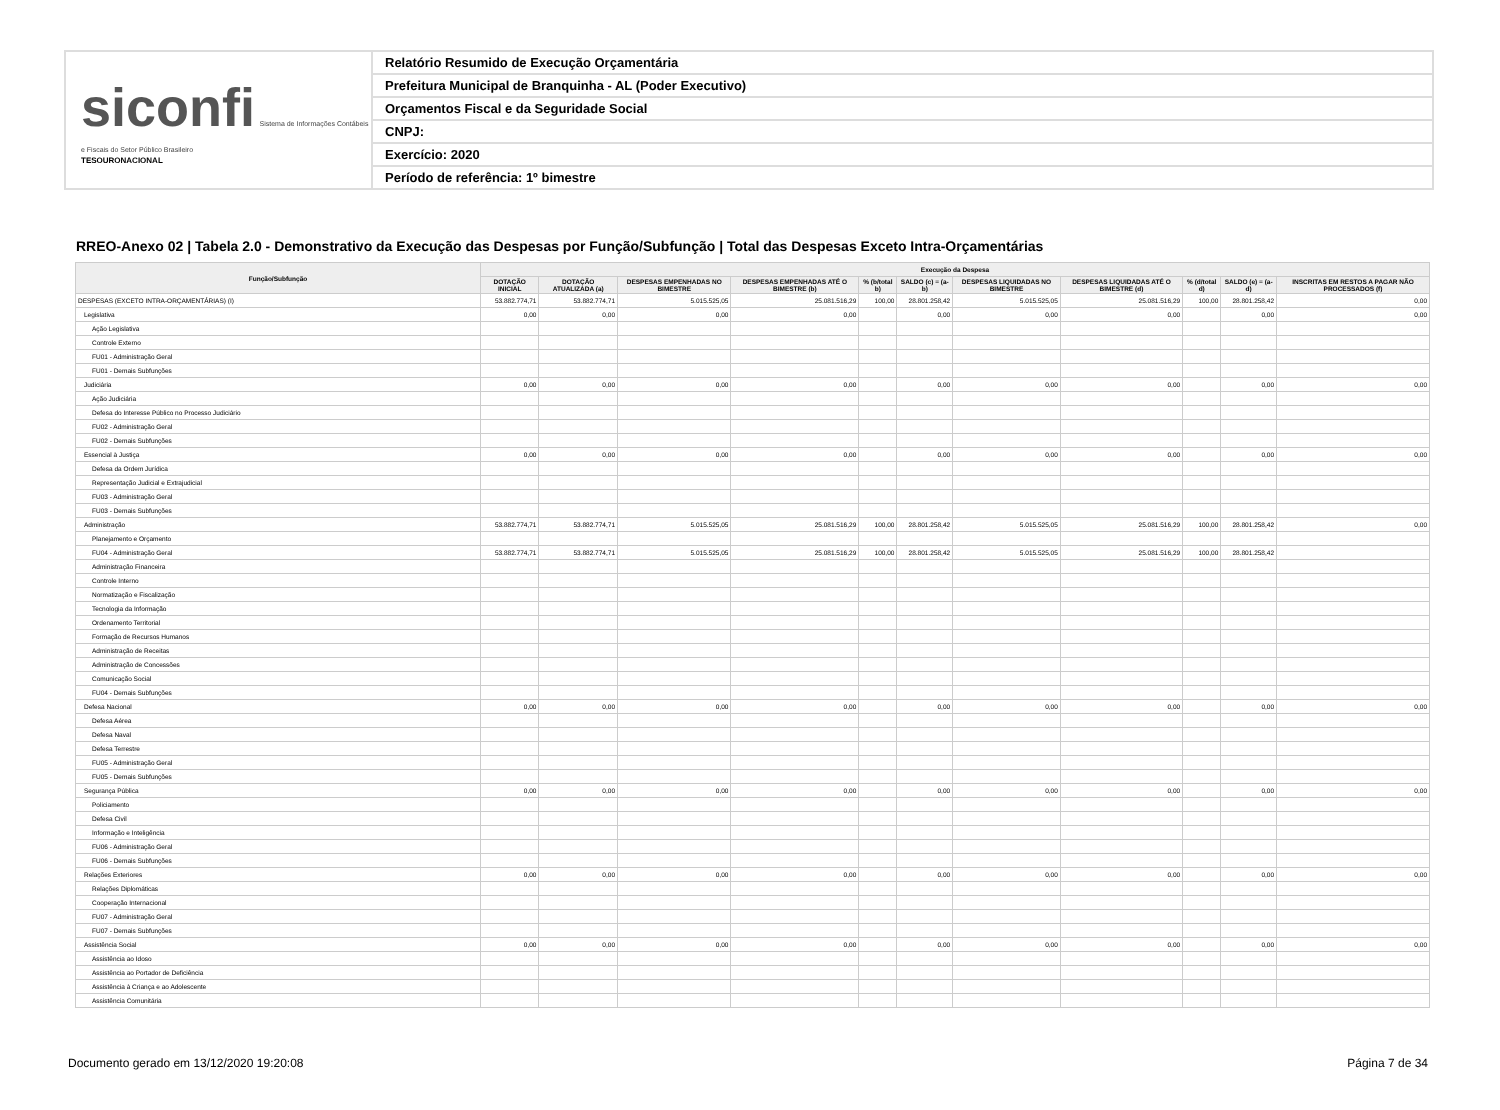siconfi Sistema de Informações Contábeis e Fiscais do Setor Público Brasileiro
TESOURONACIONAL
Relatório Resumido de Execução Orçamentária
Prefeitura Municipal de Branquinha - AL (Poder Executivo)
Orçamentos Fiscal e da Seguridade Social
CNPJ:
Exercício: 2020
Período de referência: 1º bimestre
RREO-Anexo 02 | Tabela 2.0 - Demonstrativo da Execução das Despesas por Função/Subfunção | Total das Despesas Exceto Intra-Orçamentárias
| Função/Subfunção | Execução da Despesa | | | | | | | | | | |
| --- | --- | --- | --- | --- | --- | --- | --- | --- | --- | --- | --- |
| | DOTAÇÃO INICIAL | DOTAÇÃO ATUALIZADA (a) | DESPESAS EMPENHADAS NO BIMESTRE | DESPESAS EMPENHADAS ATÉ O BIMESTRE (b) | % (b/total b) | SALDO (c) = (a-b) | DESPESAS LIQUIDADAS NO BIMESTRE | DESPESAS LIQUIDADAS ATÉ O BIMESTRE (d) | % (d/total d) | SALDO (e) = (a-d) | INSCRITAS EM RESTOS A PAGAR NÃO PROCESSADOS (f) |
| DESPESAS (EXCETO INTRA-ORÇAMENTÁRIAS) (I) | 53.882.774,71 | 53.882.774,71 | 5.015.525,05 | 25.081.516,29 | 100,00 | 28.801.258,42 | 5.015.525,05 | 25.081.516,29 | 100,00 | 28.801.258,42 | 0,00 |
| Legislativa | 0,00 | 0,00 | 0,00 | 0,00 | | 0,00 | 0,00 | 0,00 | | 0,00 | 0,00 |
| Ação Legislativa | | | | | | | | | | | |
| Controle Externo | | | | | | | | | | | |
| FU01 - Administração Geral | | | | | | | | | | | |
| FU01 - Demais Subfunções | | | | | | | | | | | |
| Judiciária | 0,00 | 0,00 | 0,00 | 0,00 | | 0,00 | 0,00 | 0,00 | | 0,00 | 0,00 |
| Ação Judiciária | | | | | | | | | | | |
| Defesa do Interesse Público no Processo Judiciário | | | | | | | | | | | |
| FU02 - Administração Geral | | | | | | | | | | | |
| FU02 - Demais Subfunções | | | | | | | | | | | |
| Essencial à Justiça | 0,00 | 0,00 | 0,00 | 0,00 | | 0,00 | 0,00 | 0,00 | | 0,00 | 0,00 |
| Defesa da Ordem Jurídica | | | | | | | | | | | |
| Representação Judicial e Extrajudicial | | | | | | | | | | | |
| FU03 - Administração Geral | | | | | | | | | | | |
| FU03 - Demais Subfunções | | | | | | | | | | | |
| Administração | 53.882.774,71 | 53.882.774,71 | 5.015.525,05 | 25.081.516,29 | 100,00 | 28.801.258,42 | 5.015.525,05 | 25.081.516,29 | 100,00 | 28.801.258,42 | 0,00 |
| Planejamento e Orçamento | | | | | | | | | | | |
| FU04 - Administração Geral | 53.882.774,71 | 53.882.774,71 | 5.015.525,05 | 25.081.516,29 | 100,00 | 28.801.258,42 | 5.015.525,05 | 25.081.516,29 | 100,00 | 28.801.258,42 | |
| Administração Financeira | | | | | | | | | | | |
| Controle Interno | | | | | | | | | | | |
| Normatização e Fiscalização | | | | | | | | | | | |
| Tecnologia da Informação | | | | | | | | | | | |
| Ordenamento Territorial | | | | | | | | | | | |
| Formação de Recursos Humanos | | | | | | | | | | | |
| Administração de Receitas | | | | | | | | | | | |
| Administração de Concessões | | | | | | | | | | | |
| Comunicação Social | | | | | | | | | | | |
| FU04 - Demais Subfunções | | | | | | | | | | | |
| Defesa Nacional | 0,00 | 0,00 | 0,00 | 0,00 | | 0,00 | 0,00 | 0,00 | | 0,00 | 0,00 |
| Defesa Aérea | | | | | | | | | | | |
| Defesa Naval | | | | | | | | | | | |
| Defesa Terrestre | | | | | | | | | | | |
| FU05 - Administração Geral | | | | | | | | | | | |
| FU05 - Demais Subfunções | | | | | | | | | | | |
| Segurança Pública | 0,00 | 0,00 | 0,00 | 0,00 | | 0,00 | 0,00 | 0,00 | | 0,00 | 0,00 |
| Policiamento | | | | | | | | | | | |
| Defesa Civil | | | | | | | | | | | |
| Informação e Inteligência | | | | | | | | | | | |
| FU06 - Administração Geral | | | | | | | | | | | |
| FU06 - Demais Subfunções | | | | | | | | | | | |
| Relações Exteriores | 0,00 | 0,00 | 0,00 | 0,00 | | 0,00 | 0,00 | 0,00 | | 0,00 | 0,00 |
| Relações Diplomáticas | | | | | | | | | | | |
| Cooperação Internacional | | | | | | | | | | | |
| FU07 - Administração Geral | | | | | | | | | | | |
| FU07 - Demais Subfunções | | | | | | | | | | | |
| Assistência Social | 0,00 | 0,00 | 0,00 | 0,00 | | 0,00 | 0,00 | 0,00 | | 0,00 | 0,00 |
| Assistência ao Idoso | | | | | | | | | | | |
| Assistência ao Portador de Deficiência | | | | | | | | | | | |
| Assistência à Criança e ao Adolescente | | | | | | | | | | | |
| Assistência Comunitária | | | | | | | | | | | |
Documento gerado em 13/12/2020 19:20:08 Página 7 de 34